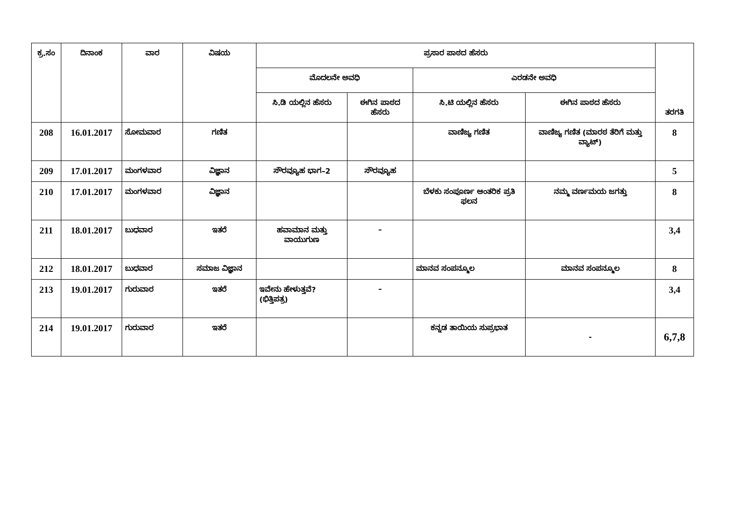| ಕ್ರ.ಸಂ | ದಿನಾಂಕ | ವಾರ | ವಿಷಯ | ಪ್ರಸಾರ ಪಾಠದ ಹೆಸರು | | | | ತರಗತಿ |
| --- | --- | --- | --- | --- | --- | --- | --- | --- |
| | | | | ಮೊದಲನೇ ಅವಧಿ | | ಎರಡನೇ ಅವಧಿ | | |
| | | | | ಸಿ.ಡಿ ಯಲ್ಲಿನ ಹೆಸರು | ಈಗಿನ ಪಾಠದ ಹೆಸರು | ಸಿ.ಟಿ ಯಲ್ಲಿನ ಹೆಸರು | ಈಗಿನ ಪಾಠದ ಹೆಸರು | |
| 208 | 16.01.2017 | ಸೋಮವಾರ | ಗಣಿತ | | | ವಾಣಿಜ್ಯ ಗಣಿತ | ವಾಣಿಜ್ಯ ಗಣಿತ (ಮಾರಠ ತೆರಿಗೆ ಮತ್ತು ವ್ಯಾಟ್) | 8 |
| 209 | 17.01.2017 | ಮಂಗಳವಾರ | ವಿಜ್ಞಾನ | ಸೌರವ್ಯೂಹ ಭಾಗ–2 | ಸೌರವ್ಯೂಹ | | | 5 |
| 210 | 17.01.2017 | ಮಂಗಳವಾರ | ವಿಜ್ಞಾನ | | | ಬೆಳಕು ಸಂಪೂರ್ಣ ಆಂತರಿಕ ಪ್ರತಿ ಫಲನ | ನಮ್ಮ ವರ್ಣಮಯ ಜಗತ್ತು | 8 |
| 211 | 18.01.2017 | ಬುಧವಾರ | ಇತರೆ | ಹವಾಮಾನ ಮತ್ತು ವಾಯುಗುಣ | – | | | 3,4 |
| 212 | 18.01.2017 | ಬುಧವಾರ | ಸಮಾಜ ವಿಜ್ಞಾನ | | | ಮಾನವ ಸಂಪನ್ಮೂಲ | ಮಾನವ ಸಂಪನ್ಮೂಲ | 8 |
| 213 | 19.01.2017 | ಗುರುವಾರ | ಇತರೆ | ಇವೇನು ಹೇಳುತ್ತವೆ? (ಭಿತ್ತಿಪತ್ರ) | – | | | 3,4 |
| 214 | 19.01.2017 | ಗುರುವಾರ | ಇತರೆ | | | ಕನ್ನಡ ತಾಯಿಯ ಸುಪ್ರಭಾತ | - | 6,7,8 |